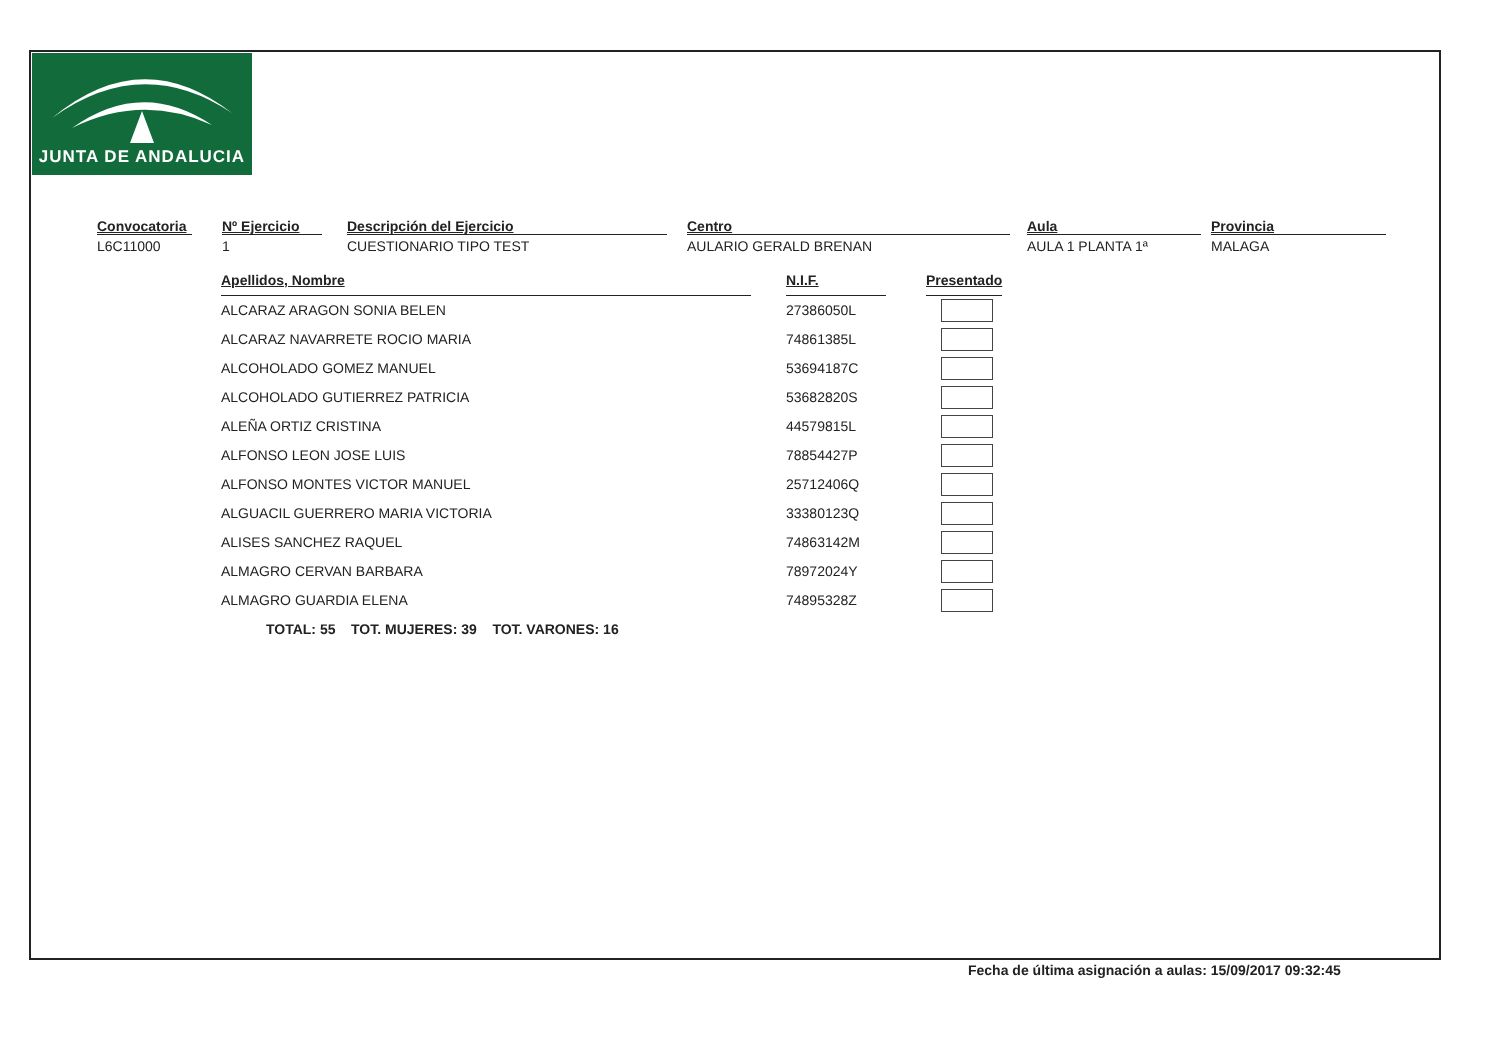JUNTA DE ANDALUCIA
Convocatoria
L6C11000
Nº Ejercicio
1
Descripción del Ejercicio
CUESTIONARIO TIPO TEST
Centro
AULARIO GERALD BRENAN
Aula
AULA 1 PLANTA 1ª
Provincia
MALAGA
| Apellidos, Nombre | | N.I.F. | | Presentado |
| ALCARAZ ARAGON SONIA BELEN | | 27386050L | | |
| ALCARAZ NAVARRETE ROCIO MARIA | | 74861385L | | |
| ALCOHOLADO GOMEZ MANUEL | | 53694187C | | |
| ALCOHOLADO GUTIERREZ PATRICIA | | 53682820S | | |
| ALEÑA ORTIZ CRISTINA | | 44579815L | | |
| ALFONSO LEON JOSE LUIS | | 78854427P | | |
| ALFONSO MONTES VICTOR MANUEL | | 25712406Q | | |
| ALGUACIL GUERRERO MARIA VICTORIA | | 33380123Q | | |
| ALISES SANCHEZ RAQUEL | | 74863142M | | |
| ALMAGRO CERVAN BARBARA | | 78972024Y | | |
| ALMAGRO GUARDIA ELENA | | 74895328Z | | |
TOTAL: 55 TOT. MUJERES: 39 TOT. VARONES: 16
Fecha de última asignación a aulas: 15/09/2017 09:32:45